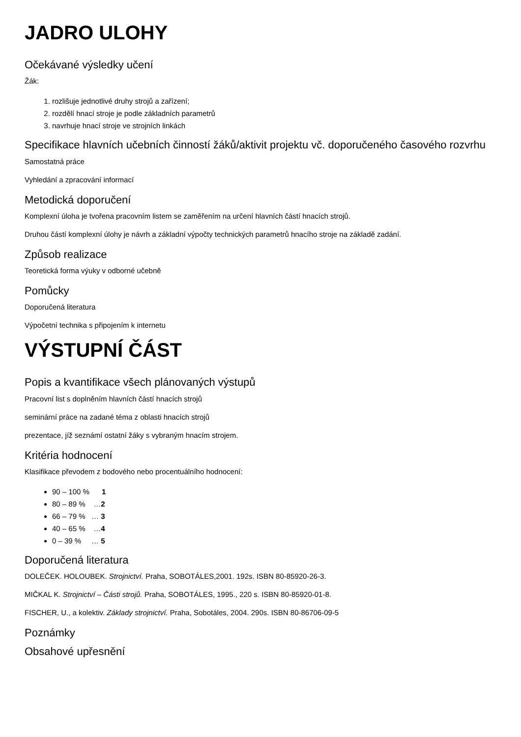JADRO ULOHY
Očekávané výsledky učení
Žák:
1. rozlišuje jednotlivé druhy strojů a zařízení;
2. rozdělí hnací stroje je podle základních parametrů
3. navrhuje hnací stroje ve strojních linkách
Specifikace hlavních učebních činností žáků/aktivit projektu vč. doporučeného časového rozvrhu
Samostatná práce
Vyhledání a zpracování informací
Metodická doporučení
Komplexní úloha je tvořena pracovním listem se zaměřením na určení hlavních částí hnacích strojů.
Druhou částí komplexní úlohy je návrh a základní výpočty technických parametrů hnacího stroje na základě zadání.
Způsob realizace
Teoretická forma výuky v odborné učebně
Pomůcky
Doporučená literatura
Výpočetní technika s připojením k internetu
VÝSTUPNÍ ČÁST
Popis a kvantifikace všech plánovaných výstupů
Pracovní list s doplněním hlavních částí hnacích strojů
seminární práce na zadané téma z oblasti hnacích strojů
prezentace, jíž seznámí ostatní žáky s vybraným hnacím strojem.
Kritéria hodnocení
Klasifikace převodem z bodového nebo procentuálního hodnocení:
90 – 100 % 1
80 – 89 % …2
66 – 79 % … 3
40 – 65 % …4
0 – 39 % … 5
Doporučená literatura
DOLEČEK. HOLOUBEK. Strojnictví. Praha, SOBOTÁLES,2001. 192s. ISBN 80-85920-26-3.
MIČKAL K. Strojnictví – Části strojů. Praha, SOBOTÁLES, 1995., 220 s. ISBN 80-85920-01-8.
FISCHER, U., a kolektiv. Základy strojnictví. Praha, Sobotáles, 2004. 290s. ISBN 80-86706-09-5
Poznámky
Obsahové upřesnění